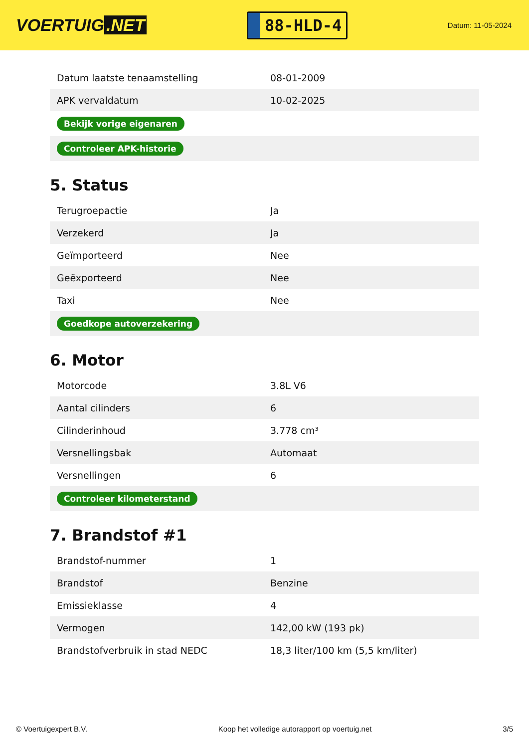VOERTUIG.NET
88-HLD-4
Datum: 11-05-2024
| Datum laatste tenaamstelling | 08-01-2009 |
| APK vervaldatum | 10-02-2025 |
| Bekijk vorige eigenaren | |
| Controleer APK-historie | |
5. Status
| Terugroepactie | Ja |
| Verzekerd | Ja |
| Geïmporteerd | Nee |
| Geëxporteerd | Nee |
| Taxi | Nee |
| Goedkope autoverzekering | |
6. Motor
| Motorcode | 3.8L V6 |
| Aantal cilinders | 6 |
| Cilinderinhoud | 3.778 cm³ |
| Versnellingsbak | Automaat |
| Versnellingen | 6 |
| Controleer kilometerstand | |
7. Brandstof #1
| Brandstof-nummer | 1 |
| Brandstof | Benzine |
| Emissieklasse | 4 |
| Vermogen | 142,00 kW (193 pk) |
| Brandstofverbruik in stad NEDC | 18,3 liter/100 km (5,5 km/liter) |
© Voertuigexpert B.V. Koop het volledige autorapport op voertuig.net 3/5